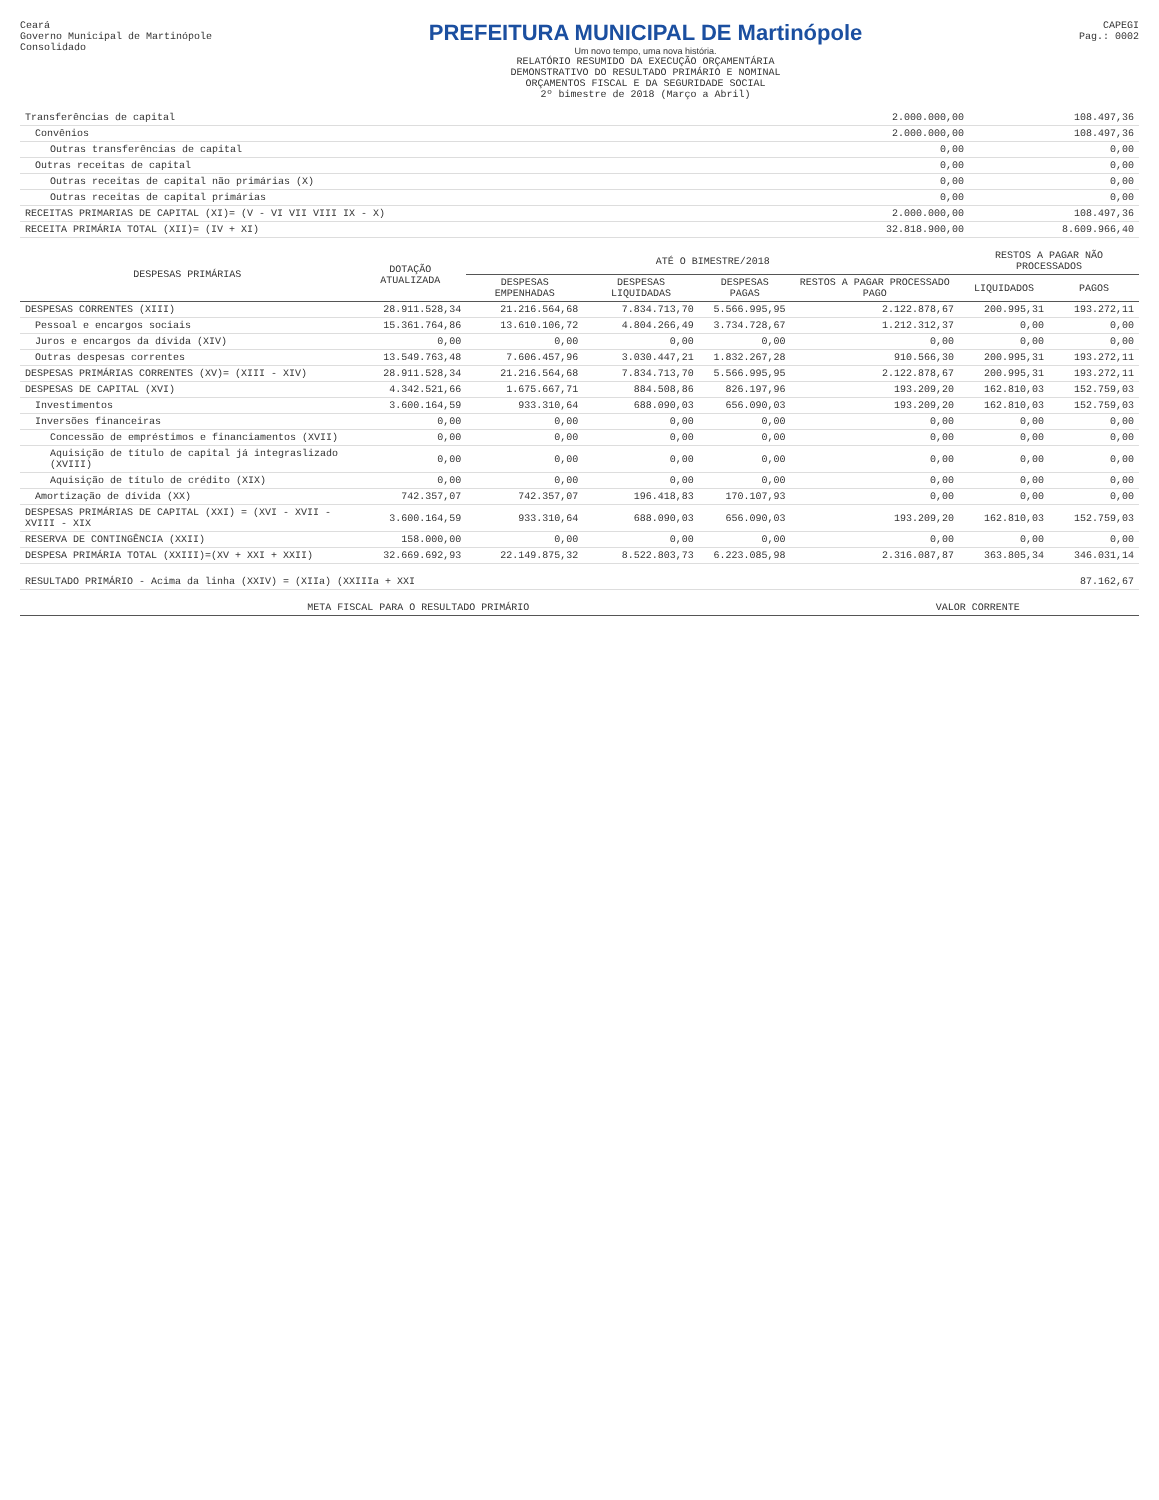Ceará
Governo Municipal de Martinópole
Consolidado
PREFEITURA MUNICIPAL DE Martinópole
Um novo tempo, uma nova história.
RELATÓRIO RESUMIDO DA EXECUÇÃO ORÇAMENTÁRIA
DEMONSTRATIVO DO RESULTADO PRIMÁRIO E NOMINAL
ORÇAMENTOS FISCAL E DA SEGURIDADE SOCIAL
2º bimestre de 2018 (Março a Abril)
CAPEGI
Pag.: 0002
| Transferências de capital | 2.000.000,00 | 108.497,36 |
| Convênios | 2.000.000,00 | 108.497,36 |
| Outras transferências de capital | 0,00 | 0,00 |
| Outras receitas de capital | 0,00 | 0,00 |
| Outras receitas de capital não primárias (X) | 0,00 | 0,00 |
| Outras receitas de capital primárias | 0,00 | 0,00 |
| RECEITAS PRIMARIAS DE CAPITAL (XI)= (V - VI VII VIII IX - X) | 2.000.000,00 | 108.497,36 |
| RECEITA PRIMÁRIA TOTAL (XII)= (IV + XI) | 32.818.900,00 | 8.609.966,40 |
| DESPESAS PRIMÁRIAS | DOTAÇÃO ATUALIZADA | ATÉ O BIMESTRE/2018 | | | | RESTOS A PAGAR NÃO PROCESSADOS | |
| --- | --- | --- | --- | --- | --- | --- | --- |
| | | DESPESAS EMPENHADAS | DESPESAS LIQUIDADAS | DESPESAS PAGAS | RESTOS A PAGAR PROCESSADO PAGO | LIQUIDADOS | PAGOS |
| DESPESAS CORRENTES (XIII) | 28.911.528,34 | 21.216.564,68 | 7.834.713,70 | 5.566.995,95 | 2.122.878,67 | 200.995,31 | 193.272,11 |
| Pessoal e encargos sociais | 15.361.764,86 | 13.610.106,72 | 4.804.266,49 | 3.734.728,67 | 1.212.312,37 | 0,00 | 0,00 |
| Juros e encargos da dívida (XIV) | 0,00 | 0,00 | 0,00 | 0,00 | 0,00 | 0,00 | 0,00 |
| Outras despesas correntes | 13.549.763,48 | 7.606.457,96 | 3.030.447,21 | 1.832.267,28 | 910.566,30 | 200.995,31 | 193.272,11 |
| DESPESAS PRIMÁRIAS CORRENTES (XV)= (XIII - XIV) | 28.911.528,34 | 21.216.564,68 | 7.834.713,70 | 5.566.995,95 | 2.122.878,67 | 200.995,31 | 193.272,11 |
| DESPESAS DE CAPITAL (XVI) | 4.342.521,66 | 1.675.667,71 | 884.508,86 | 826.197,96 | 193.209,20 | 162.810,03 | 152.759,03 |
| Investimentos | 3.600.164,59 | 933.310,64 | 688.090,03 | 656.090,03 | 193.209,20 | 162.810,03 | 152.759,03 |
| Inversões financeiras | 0,00 | 0,00 | 0,00 | 0,00 | 0,00 | 0,00 | 0,00 |
| Concessão de empréstimos e financiamentos (XVII) | 0,00 | 0,00 | 0,00 | 0,00 | 0,00 | 0,00 | 0,00 |
| Aquisição de título de capital já integraslizado (XVIII) | 0,00 | 0,00 | 0,00 | 0,00 | 0,00 | 0,00 | 0,00 |
| Aquisição de título de crédito (XIX) | 0,00 | 0,00 | 0,00 | 0,00 | 0,00 | 0,00 | 0,00 |
| Amortização de dívida (XX) | 742.357,07 | 742.357,07 | 196.418,83 | 170.107,93 | 0,00 | 0,00 | 0,00 |
| DESPESAS PRIMÁRIAS DE CAPITAL (XXI) = (XVI - XVII - XVIII - XIX | 3.600.164,59 | 933.310,64 | 688.090,03 | 656.090,03 | 193.209,20 | 162.810,03 | 152.759,03 |
| RESERVA DE CONTINGÊNCIA (XXII) | 158.000,00 | 0,00 | 0,00 | 0,00 | 0,00 | 0,00 | 0,00 |
| DESPESA PRIMÁRIA TOTAL (XXIII)=(XV + XXI + XXII) | 32.669.692,93 | 22.149.875,32 | 8.522.803,73 | 6.223.085,98 | 2.316.087,87 | 363.805,34 | 346.031,14 |
| RESULTADO PRIMÁRIO - Acima da linha (XXIV) = (XIIa) (XXIIIa + XXI | 87.162,67 |
| META FISCAL PARA O RESULTADO PRIMÁRIO | VALOR CORRENTE |
| --- | --- |